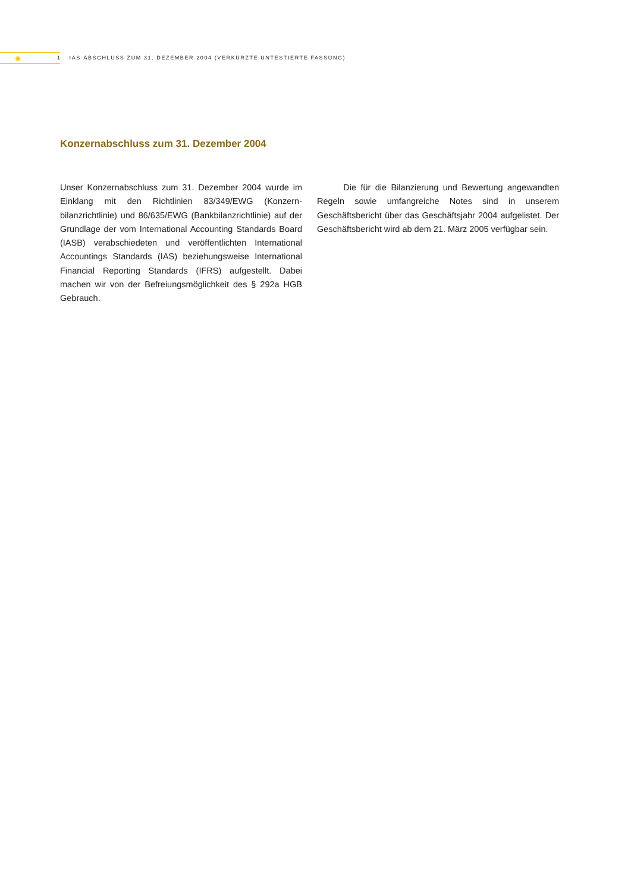✺
1 IAS-ABSCHLUSS ZUM 31. DEZEMBER 2004 (VERKÜRZTE UNTESTIERTE FASSUNG)
Konzernabschluss zum 31. Dezember 2004
Unser Konzernabschluss zum 31. Dezember 2004 wurde im Einklang mit den Richtlinien 83/349/EWG (Konzern­bilanzrichtlinie) und 86/635/EWG (Bankbilanzrichtlinie) auf der Grundlage der vom International Accounting Standards Board (IASB) verabschiedeten und veröf­fentlichten International Accountings Standards (IAS) beziehungsweise International Financial Reporting Standards (IFRS) aufgestellt. Dabei machen wir von der Befreiungsmöglichkeit des § 292a HGB Gebrauch.
Die für die Bilanzierung und Bewertung ange­wandten Regeln sowie umfangreiche Notes sind in unserem Geschäftsbericht über das Geschäftsjahr 2004 aufgelistet. Der Geschäftsbericht wird ab dem 21. März 2005 verfügbar sein.